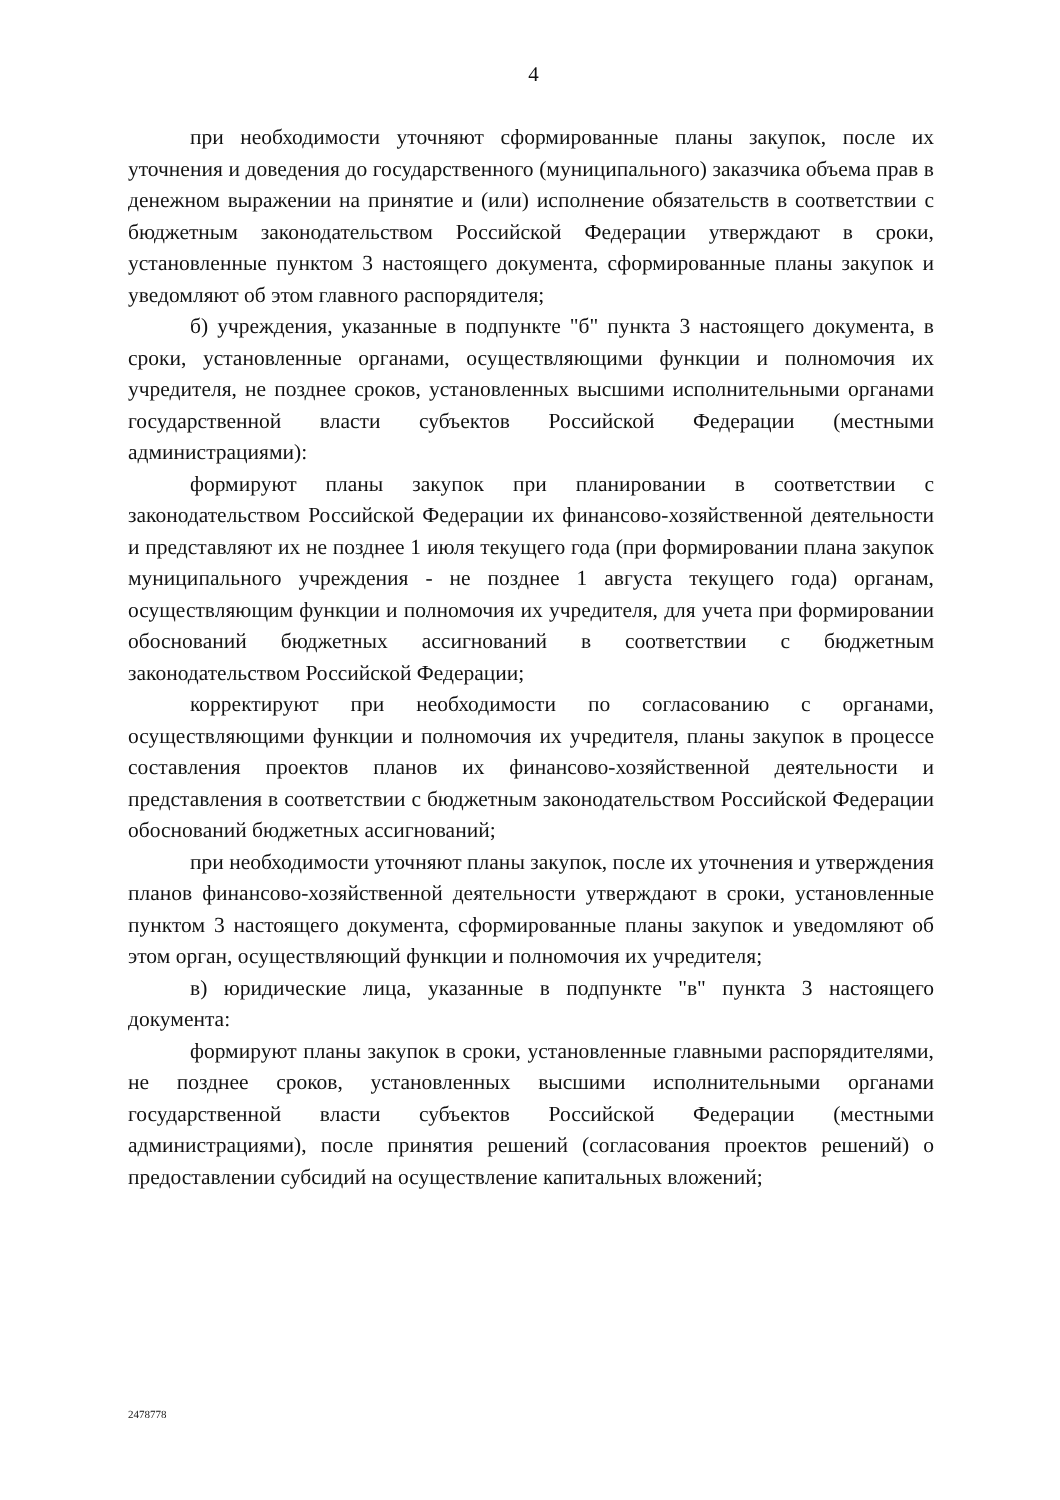4
при необходимости уточняют сформированные планы закупок, после их уточнения и доведения до государственного (муниципального) заказчика объема прав в денежном выражении на принятие и (или) исполнение обязательств в соответствии с бюджетным законодательством Российской Федерации утверждают в сроки, установленные пунктом 3 настоящего документа, сформированные планы закупок и уведомляют об этом главного распорядителя;
б) учреждения, указанные в подпункте "б" пункта 3 настоящего документа, в сроки, установленные органами, осуществляющими функции и полномочия их учредителя, не позднее сроков, установленных высшими исполнительными органами государственной власти субъектов Российской Федерации (местными администрациями):
формируют планы закупок при планировании в соответствии с законодательством Российской Федерации их финансово-хозяйственной деятельности и представляют их не позднее 1 июля текущего года (при формировании плана закупок муниципального учреждения - не позднее 1 августа текущего года) органам, осуществляющим функции и полномочия их учредителя, для учета при формировании обоснований бюджетных ассигнований в соответствии с бюджетным законодательством Российской Федерации;
корректируют при необходимости по согласованию с органами, осуществляющими функции и полномочия их учредителя, планы закупок в процессе составления проектов планов их финансово-хозяйственной деятельности и представления в соответствии с бюджетным законодательством Российской Федерации обоснований бюджетных ассигнований;
при необходимости уточняют планы закупок, после их уточнения и утверждения планов финансово-хозяйственной деятельности утверждают в сроки, установленные пунктом 3 настоящего документа, сформированные планы закупок и уведомляют об этом орган, осуществляющий функции и полномочия их учредителя;
в) юридические лица, указанные в подпункте "в" пункта 3 настоящего документа:
формируют планы закупок в сроки, установленные главными распорядителями, не позднее сроков, установленных высшими исполнительными органами государственной власти субъектов Российской Федерации (местными администрациями), после принятия решений (согласования проектов решений) о предоставлении субсидий на осуществление капитальных вложений;
2478778